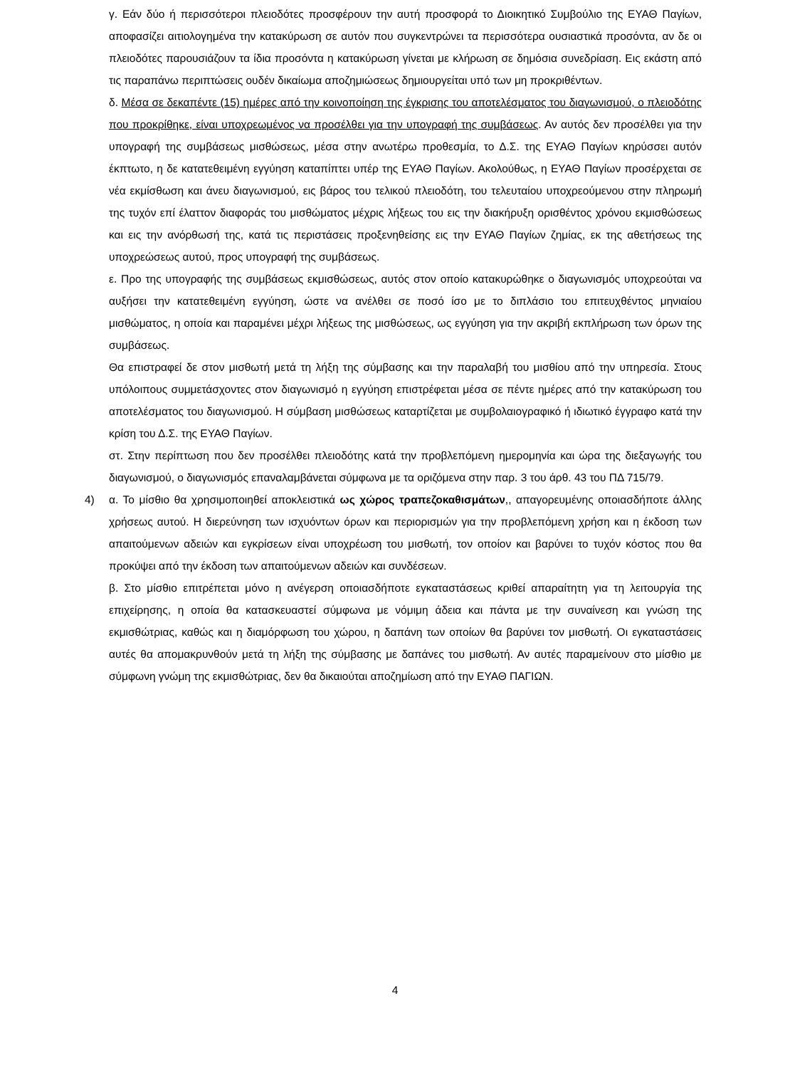γ. Εάν δύο ή περισσότεροι πλειοδότες προσφέρουν την αυτή προσφορά το Διοικητικό Συμβούλιο της ΕΥΑΘ Παγίων, αποφασίζει αιτιολογημένα την κατακύρωση σε αυτόν που συγκεντρώνει τα περισσότερα ουσιαστικά προσόντα, αν δε οι πλειοδότες παρουσιάζουν τα ίδια προσόντα η κατακύρωση γίνεται με κλήρωση σε δημόσια συνεδρίαση. Εις εκάστη από τις παραπάνω περιπτώσεις ουδέν δικαίωμα αποζημιώσεως δημιουργείται υπό των μη προκριθέντων.
δ. Μέσα σε δεκαπέντε (15) ημέρες από την κοινοποίηση της έγκρισης του αποτελέσματος του διαγωνισμού, ο πλειοδότης που προκρίθηκε, είναι υποχρεωμένος να προσέλθει για την υπογραφή της συμβάσεως. Αν αυτός δεν προσέλθει για την υπογραφή της συμβάσεως μισθώσεως, μέσα στην ανωτέρω προθεσμία, το Δ.Σ. της ΕΥΑΘ Παγίων κηρύσσει αυτόν έκπτωτο, η δε κατατεθειμένη εγγύηση καταπίπτει υπέρ της ΕΥΑΘ Παγίων. Ακολούθως, η ΕΥΑΘ Παγίων προσέρχεται σε νέα εκμίσθωση και άνευ διαγωνισμού, εις βάρος του τελικού πλειοδότη, του τελευταίου υποχρεούμενου στην πληρωμή της τυχόν επί έλαττον διαφοράς του μισθώματος μέχρις λήξεως του εις την διακήρυξη ορισθέντος χρόνου εκμισθώσεως και εις την ανόρθωσή της, κατά τις περιστάσεις προξενηθείσης εις την ΕΥΑΘ Παγίων ζημίας, εκ της αθετήσεως της υποχρεώσεως αυτού, προς υπογραφή της συμβάσεως.
ε. Προ της υπογραφής της συμβάσεως εκμισθώσεως, αυτός στον οποίο κατακυρώθηκε ο διαγωνισμός υποχρεούται να αυξήσει την κατατεθειμένη εγγύηση, ώστε να ανέλθει σε ποσό ίσο με το διπλάσιο του επιτευχθέντος μηνιαίου μισθώματος, η οποία και παραμένει μέχρι λήξεως της μισθώσεως, ως εγγύηση για την ακριβή εκπλήρωση των όρων της συμβάσεως.
Θα επιστραφεί δε στον μισθωτή μετά τη λήξη της σύμβασης και την παραλαβή του μισθίου από την υπηρεσία. Στους υπόλοιπους συμμετάσχοντες στον διαγωνισμό η εγγύηση επιστρέφεται μέσα σε πέντε ημέρες από την κατακύρωση του αποτελέσματος του διαγωνισμού. Η σύμβαση μισθώσεως καταρτίζεται με συμβολαιογραφικό ή ιδιωτικό έγγραφο κατά την κρίση του Δ.Σ. της ΕΥΑΘ Παγίων.
στ. Στην περίπτωση που δεν προσέλθει πλειοδότης κατά την προβλεπόμενη ημερομηνία και ώρα της διεξαγωγής του διαγωνισμού, ο διαγωνισμός επαναλαμβάνεται σύμφωνα με τα οριζόμενα στην παρ. 3 του άρθ. 43 του ΠΔ 715/79.
4) α. Το μίσθιο θα χρησιμοποιηθεί αποκλειστικά ως χώρος τραπεζοκαθισμάτων,, απαγορευμένης οποιασδήποτε άλλης χρήσεως αυτού. Η διερεύνηση των ισχυόντων όρων και περιορισμών για την προβλεπόμενη χρήση και η έκδοση των απαιτούμενων αδειών και εγκρίσεων είναι υποχρέωση του μισθωτή, τον οποίον και βαρύνει το τυχόν κόστος που θα προκύψει από την έκδοση των απαιτούμενων αδειών και συνδέσεων.
β. Στο μίσθιο επιτρέπεται μόνο η ανέγερση οποιασδήποτε εγκαταστάσεως κριθεί απαραίτητη για τη λειτουργία της επιχείρησης, η οποία θα κατασκευαστεί σύμφωνα με νόμιμη άδεια και πάντα με την συναίνεση και γνώση της εκμισθώτριας, καθώς και η διαμόρφωση του χώρου, η δαπάνη των οποίων θα βαρύνει τον μισθωτή. Οι εγκαταστάσεις αυτές θα απομακρυνθούν μετά τη λήξη της σύμβασης με δαπάνες του μισθωτή. Αν αυτές παραμείνουν στο μίσθιο με σύμφωνη γνώμη της εκμισθώτριας, δεν θα δικαιούται αποζημίωση από την ΕΥΑΘ ΠΑΓΙΩΝ.
4